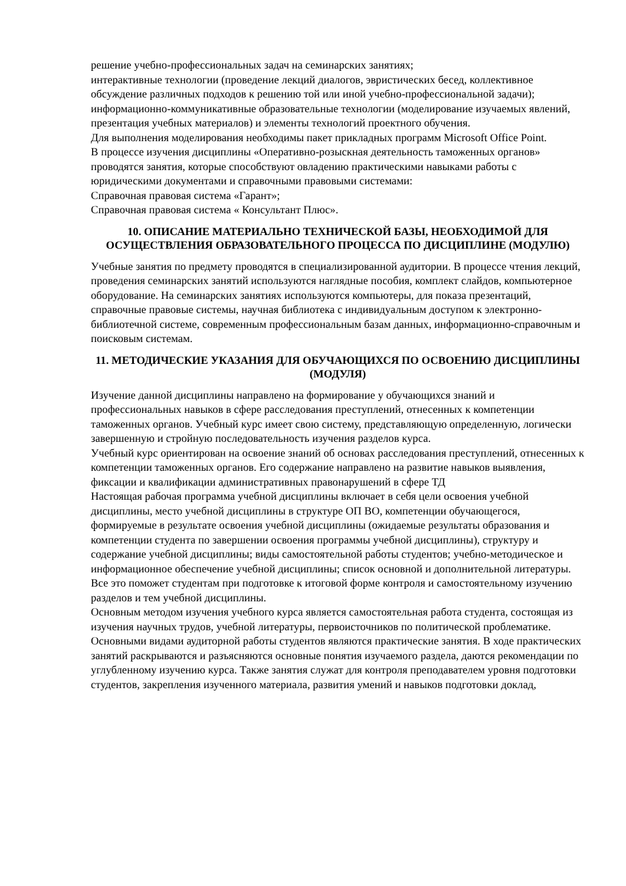решение учебно-профессиональных задач на семинарских занятиях;
интерактивные технологии (проведение лекций диалогов, эвристических бесед, коллективное обсуждение различных подходов к решению той или иной учебно-профессиональной задачи);
информационно-коммуникативные образовательные технологии (моделирование изучаемых явлений, презентация учебных материалов) и элементы технологий проектного обучения.
Для выполнения моделирования необходимы пакет прикладных программ Microsoft Office Point.
В процессе изучения дисциплины «Оперативно-розыскная деятельность таможенных органов» проводятся занятия, которые способствуют овладению практическими навыками работы с юридическими документами и справочными правовыми системами:
Справочная правовая система «Гарант»;
Справочная правовая система « Консультант Плюс».
10. ОПИСАНИЕ МАТЕРИАЛЬНО ТЕХНИЧЕСКОЙ БАЗЫ, НЕОБХОДИМОЙ ДЛЯ ОСУЩЕСТВЛЕНИЯ ОБРАЗОВАТЕЛЬНОГО ПРОЦЕССА ПО ДИСЦИПЛИНЕ (МОДУЛЮ)
Учебные занятия по предмету проводятся в специализированной аудитории. В процессе чтения лекций, проведения семинарских занятий используются наглядные пособия, комплект слайдов, компьютерное оборудование. На семинарских занятиях используются компьютеры, для показа презентаций, справочные правовые системы, научная библиотека с индивидуальным доступом к электронно-библиотечной системе, современным профессиональным базам данных, информационно-справочным и поисковым системам.
11. МЕТОДИЧЕСКИЕ УКАЗАНИЯ ДЛЯ ОБУЧАЮЩИХСЯ ПО ОСВОЕНИЮ ДИСЦИПЛИНЫ (МОДУЛЯ)
Изучение данной дисциплины направлено на формирование у обучающихся знаний и профессиональных навыков в сфере расследования преступлений, отнесенных к компетенции таможенных органов. Учебный курс имеет свою систему, представляющую определенную, логически завершенную и стройную последовательность изучения разделов курса.
Учебный курс ориентирован на освоение знаний об основах расследования преступлений, отнесенных к компетенции таможенных органов. Его содержание направлено на развитие навыков выявления, фиксации и квалификации административных правонарушений в сфере ТД
Настоящая рабочая программа учебной дисциплины включает в себя цели освоения учебной дисциплины, место учебной дисциплины в структуре ОП ВО, компетенции обучающегося, формируемые в результате освоения учебной дисциплины (ожидаемые результаты образования и компетенции студента по завершении освоения программы учебной дисциплины), структуру и содержание учебной дисциплины; виды самостоятельной работы студентов; учебно-методическое и информационное обеспечение учебной дисциплины; список основной и дополнительной литературы. Все это поможет студентам при подготовке к итоговой форме контроля и самостоятельному изучению разделов и тем учебной дисциплины.
Основным методом изучения учебного курса является самостоятельная работа студента, состоящая из изучения научных трудов, учебной литературы, первоисточников по политической проблематике. Основными видами аудиторной работы студентов являются практические занятия. В ходе практических занятий раскрываются и разъясняются основные понятия изучаемого раздела, даются рекомендации по углубленному изучению курса. Также занятия служат для контроля преподавателем уровня подготовки студентов, закрепления изученного материала, развития умений и навыков подготовки доклад,